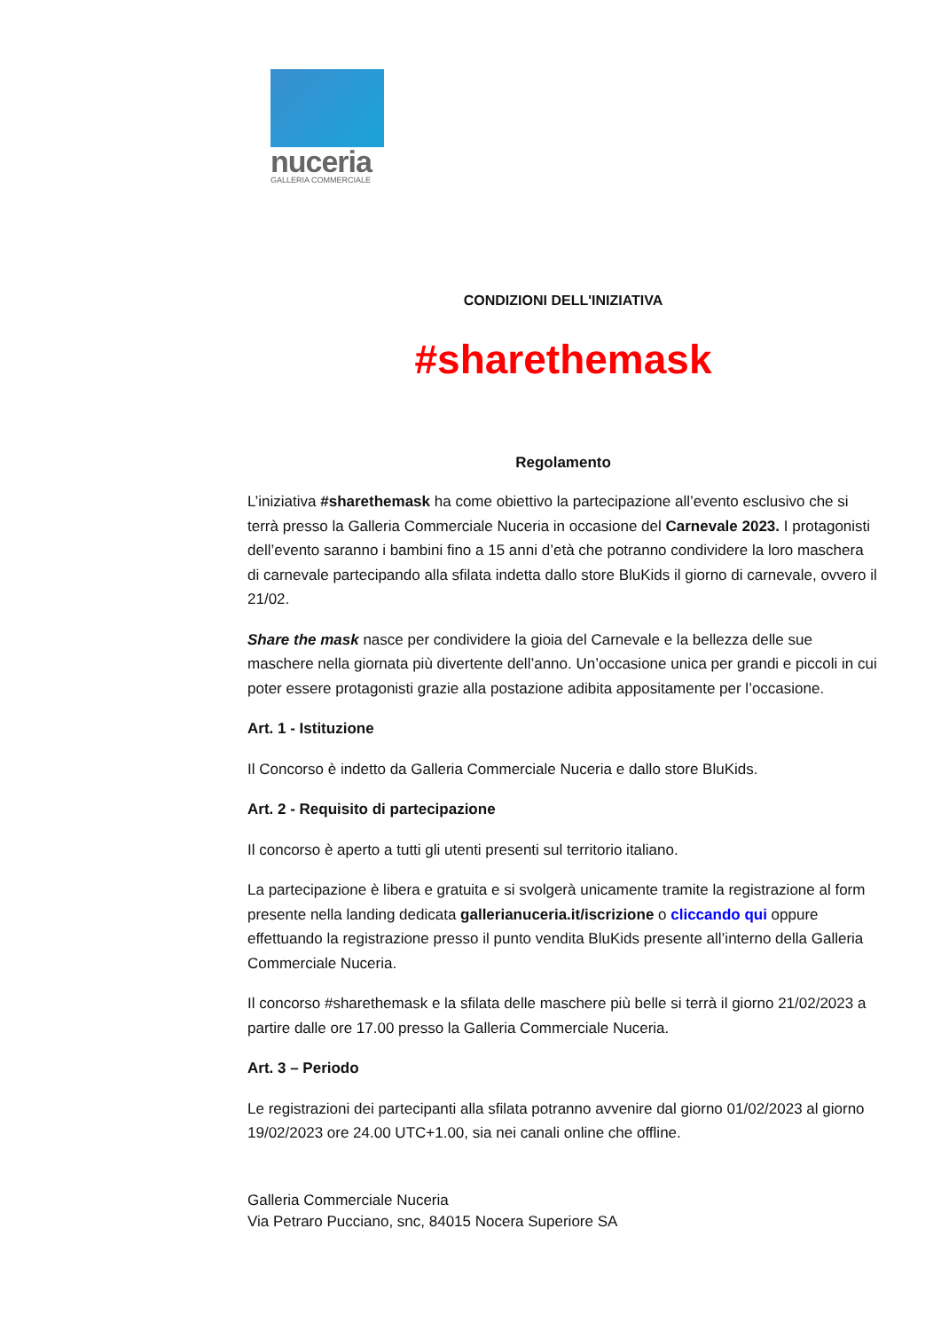nuceria
GALLERIA COMMERCIALE
CONDIZIONI DELL'INIZIATIVA
#sharethemask
Regolamento
L’iniziativa #sharethemask ha come obiettivo la partecipazione all’evento esclusivo che si terrà presso la Galleria Commerciale Nuceria in occasione del Carnevale 2023. I protagonisti dell’evento saranno i bambini fino a 15 anni d’età che potranno condividere la loro maschera di carnevale partecipando alla sfilata indetta dallo store BluKids il giorno di carnevale, ovvero il 21/02.
Share the mask nasce per condividere la gioia del Carnevale e la bellezza delle sue maschere nella giornata più divertente dell’anno. Un’occasione unica per grandi e piccoli in cui poter essere protagonisti grazie alla postazione adibita appositamente per l’occasione.
Art. 1 - Istituzione
Il Concorso è indetto da Galleria Commerciale Nuceria e dallo store BluKids.
Art. 2 - Requisito di partecipazione
Il concorso è aperto a tutti gli utenti presenti sul territorio italiano.
La partecipazione è libera e gratuita e si svolgerà unicamente tramite la registrazione al form presente nella landing dedicata gallerianuceria.it/iscrizione o cliccando qui oppure effettuando la registrazione presso il punto vendita BluKids presente all’interno della Galleria Commerciale Nuceria.
Il concorso #sharethemask e la sfilata delle maschere più belle si terrà il giorno 21/02/2023 a partire dalle ore 17.00 presso la Galleria Commerciale Nuceria.
Art. 3 – Periodo
Le registrazioni dei partecipanti alla sfilata potranno avvenire dal giorno 01/02/2023 al giorno 19/02/2023 ore 24.00 UTC+1.00, sia nei canali online che offline.
Galleria Commerciale Nuceria
Via Petraro Pucciano, snc, 84015 Nocera Superiore SA